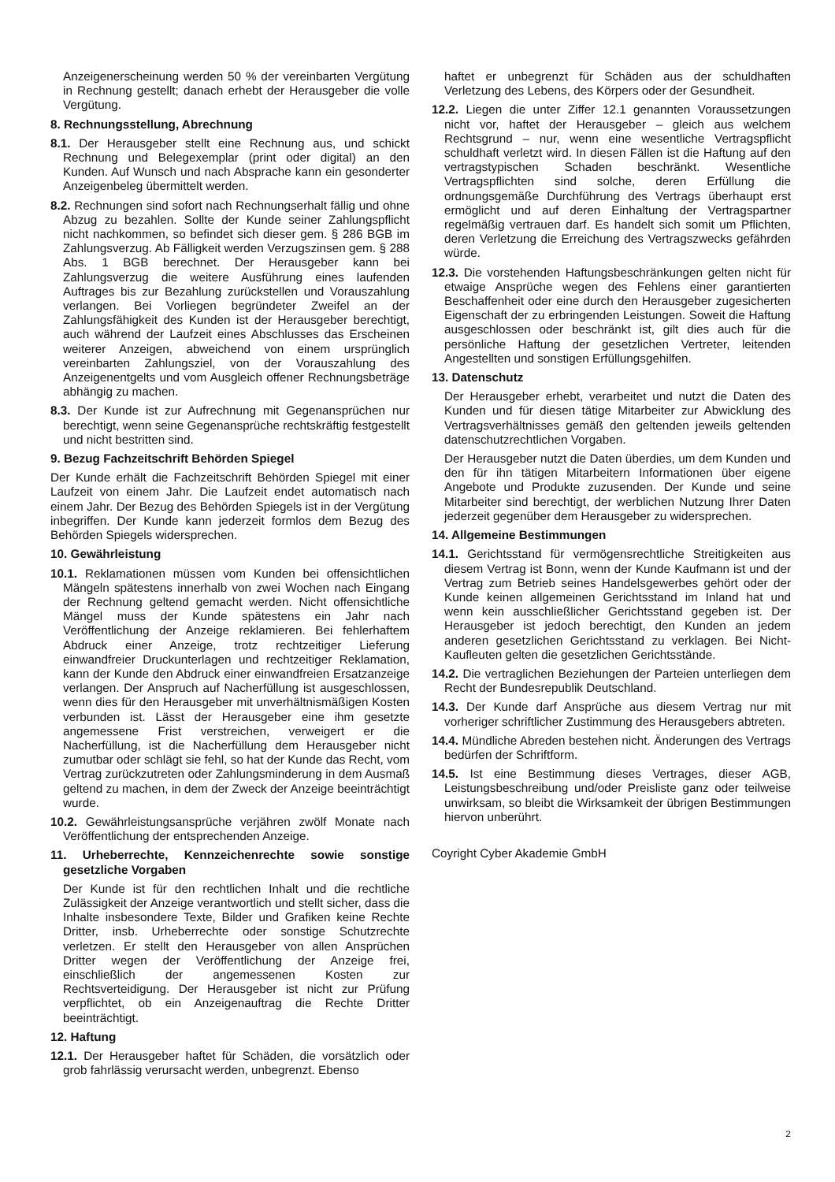Anzeigenerscheinung werden 50 % der vereinbarten Vergütung in Rechnung gestellt; danach erhebt der Herausgeber die volle Vergütung.
8. Rechnungsstellung, Abrechnung
8.1. Der Herausgeber stellt eine Rechnung aus, und schickt Rechnung und Belegexemplar (print oder digital) an den Kunden. Auf Wunsch und nach Absprache kann ein gesonderter Anzeigenbeleg übermittelt werden.
8.2. Rechnungen sind sofort nach Rechnungserhalt fällig und ohne Abzug zu bezahlen. Sollte der Kunde seiner Zahlungspflicht nicht nachkommen, so befindet sich dieser gem. § 286 BGB im Zahlungsverzug. Ab Fälligkeit werden Verzugszinsen gem. § 288 Abs. 1 BGB berechnet. Der Herausgeber kann bei Zahlungsverzug die weitere Ausführung eines laufenden Auftrages bis zur Bezahlung zurückstellen und Vorauszahlung verlangen. Bei Vorliegen begründeter Zweifel an der Zahlungsfähigkeit des Kunden ist der Herausgeber berechtigt, auch während der Laufzeit eines Abschlusses das Erscheinen weiterer Anzeigen, abweichend von einem ursprünglich vereinbarten Zahlungsziel, von der Vorauszahlung des Anzeigenentgelts und vom Ausgleich offener Rechnungsbeträge abhängig zu machen.
8.3. Der Kunde ist zur Aufrechnung mit Gegenansprüchen nur berechtigt, wenn seine Gegenansprüche rechtskräftig festgestellt und nicht bestritten sind.
9. Bezug Fachzeitschrift Behörden Spiegel
Der Kunde erhält die Fachzeitschrift Behörden Spiegel mit einer Laufzeit von einem Jahr. Die Laufzeit endet automatisch nach einem Jahr. Der Bezug des Behörden Spiegels ist in der Vergütung inbegriffen. Der Kunde kann jederzeit formlos dem Bezug des Behörden Spiegels widersprechen.
10. Gewährleistung
10.1. Reklamationen müssen vom Kunden bei offensichtlichen Mängeln spätestens innerhalb von zwei Wochen nach Eingang der Rechnung geltend gemacht werden. Nicht offensichtliche Mängel muss der Kunde spätestens ein Jahr nach Veröffentlichung der Anzeige reklamieren. Bei fehlerhaftem Abdruck einer Anzeige, trotz rechtzeitiger Lieferung einwandfreier Druckunterlagen und rechtzeitiger Reklamation, kann der Kunde den Abdruck einer einwandfreien Ersatzanzeige verlangen. Der Anspruch auf Nacherfüllung ist ausgeschlossen, wenn dies für den Herausgeber mit unverhältnismäßigen Kosten verbunden ist. Lässt der Herausgeber eine ihm gesetzte angemessene Frist verstreichen, verweigert er die Nacherfüllung, ist die Nacherfüllung dem Herausgeber nicht zumutbar oder schlägt sie fehl, so hat der Kunde das Recht, vom Vertrag zurückzutreten oder Zahlungsminderung in dem Ausmaß geltend zu machen, in dem der Zweck der Anzeige beeinträchtigt wurde.
10.2. Gewährleistungsansprüche verjähren zwölf Monate nach Veröffentlichung der entsprechenden Anzeige.
11. Urheberrechte, Kennzeichenrechte sowie sonstige gesetzliche Vorgaben
Der Kunde ist für den rechtlichen Inhalt und die rechtliche Zulässigkeit der Anzeige verantwortlich und stellt sicher, dass die Inhalte insbesondere Texte, Bilder und Grafiken keine Rechte Dritter, insb. Urheberrechte oder sonstige Schutzrechte verletzen. Er stellt den Herausgeber von allen Ansprüchen Dritter wegen der Veröffentlichung der Anzeige frei, einschließlich der angemessenen Kosten zur Rechtsverteidigung. Der Herausgeber ist nicht zur Prüfung verpflichtet, ob ein Anzeigenauftrag die Rechte Dritter beeinträchtigt.
12. Haftung
12.1. Der Herausgeber haftet für Schäden, die vorsätzlich oder grob fahrlässig verursacht werden, unbegrenzt. Ebenso
haftet er unbegrenzt für Schäden aus der schuldhaften Verletzung des Lebens, des Körpers oder der Gesundheit.
12.2. Liegen die unter Ziffer 12.1 genannten Voraussetzungen nicht vor, haftet der Herausgeber – gleich aus welchem Rechtsgrund – nur, wenn eine wesentliche Vertragspflicht schuldhaft verletzt wird. In diesen Fällen ist die Haftung auf den vertragstypischen Schaden beschränkt. Wesentliche Vertragspflichten sind solche, deren Erfüllung die ordnungsgemäße Durchführung des Vertrags überhaupt erst ermöglicht und auf deren Einhaltung der Vertragspartner regelmäßig vertrauen darf. Es handelt sich somit um Pflichten, deren Verletzung die Erreichung des Vertragszwecks gefährden würde.
12.3. Die vorstehenden Haftungsbeschränkungen gelten nicht für etwaige Ansprüche wegen des Fehlens einer garantierten Beschaffenheit oder eine durch den Herausgeber zugesicherten Eigenschaft der zu erbringenden Leistungen. Soweit die Haftung ausgeschlossen oder beschränkt ist, gilt dies auch für die persönliche Haftung der gesetzlichen Vertreter, leitenden Angestellten und sonstigen Erfüllungsgehilfen.
13. Datenschutz
Der Herausgeber erhebt, verarbeitet und nutzt die Daten des Kunden und für diesen tätige Mitarbeiter zur Abwicklung des Vertragsverhältnisses gemäß den geltenden jeweils geltenden datenschutzrechtlichen Vorgaben.
Der Herausgeber nutzt die Daten überdies, um dem Kunden und den für ihn tätigen Mitarbeitern Informationen über eigene Angebote und Produkte zuzusenden. Der Kunde und seine Mitarbeiter sind berechtigt, der werblichen Nutzung Ihrer Daten jederzeit gegenüber dem Herausgeber zu widersprechen.
14. Allgemeine Bestimmungen
14.1. Gerichtsstand für vermögensrechtliche Streitigkeiten aus diesem Vertrag ist Bonn, wenn der Kunde Kaufmann ist und der Vertrag zum Betrieb seines Handelsgewerbes gehört oder der Kunde keinen allgemeinen Gerichtsstand im Inland hat und wenn kein ausschließlicher Gerichtsstand gegeben ist. Der Herausgeber ist jedoch berechtigt, den Kunden an jedem anderen gesetzlichen Gerichtsstand zu verklagen. Bei Nicht-Kaufleuten gelten die gesetzlichen Gerichtsstände.
14.2. Die vertraglichen Beziehungen der Parteien unterliegen dem Recht der Bundesrepublik Deutschland.
14.3. Der Kunde darf Ansprüche aus diesem Vertrag nur mit vorheriger schriftlicher Zustimmung des Herausgebers abtreten.
14.4. Mündliche Abreden bestehen nicht. Änderungen des Vertrags bedürfen der Schriftform.
14.5. Ist eine Bestimmung dieses Vertrages, dieser AGB, Leistungsbeschreibung und/oder Preisliste ganz oder teilweise unwirksam, so bleibt die Wirksamkeit der übrigen Bestimmungen hiervon unberührt.
Coyright Cyber Akademie GmbH
2